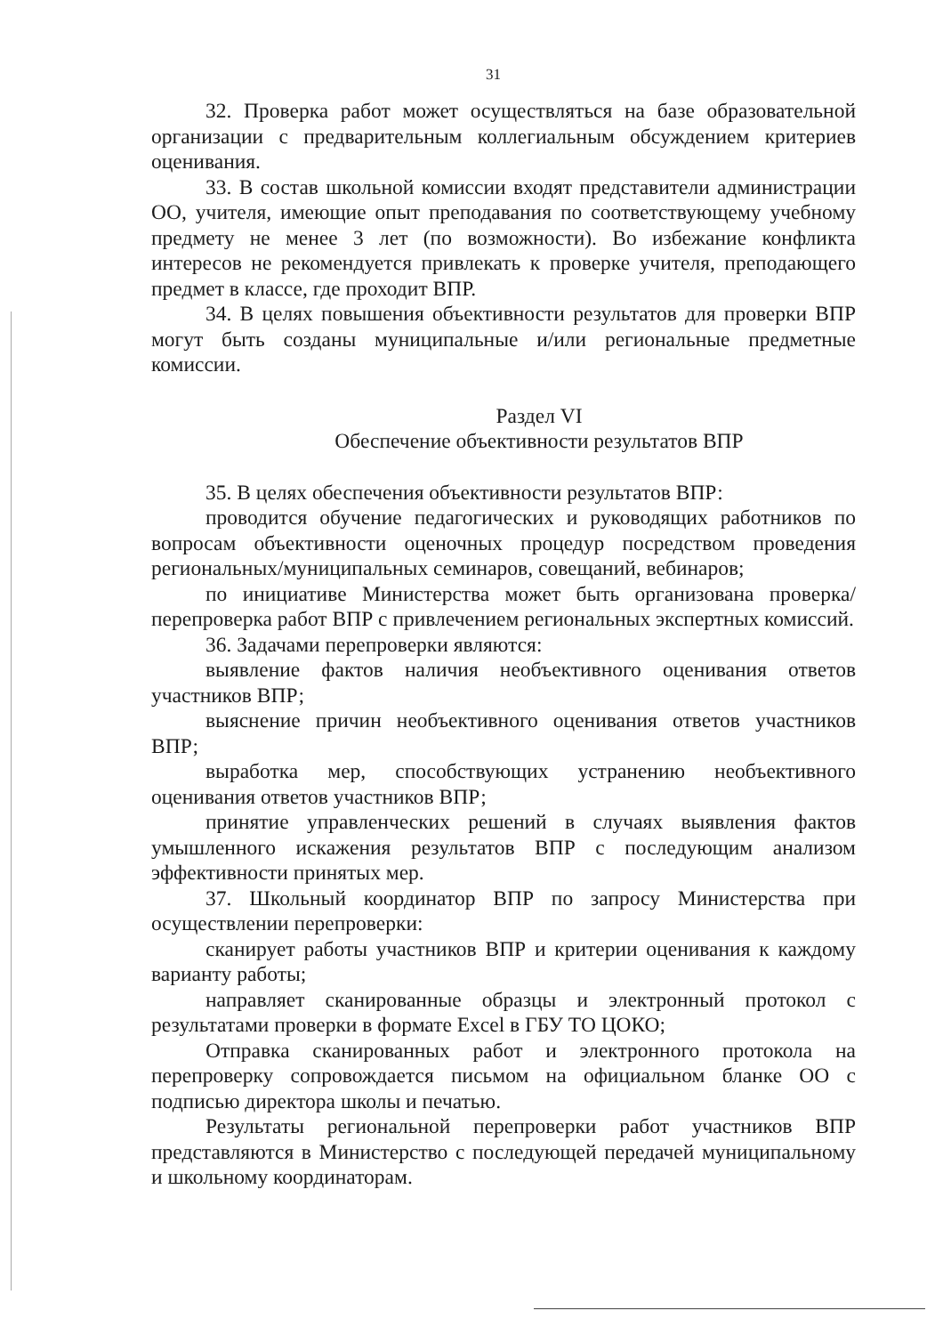31
32. Проверка работ может осуществляться на базе образовательной организации с предварительным коллегиальным обсуждением критериев оценивания.
33. В состав школьной комиссии входят представители администрации ОО, учителя, имеющие опыт преподавания по соответствующему учебному предмету не менее 3 лет (по возможности). Во избежание конфликта интересов не рекомендуется привлекать к проверке учителя, преподающего предмет в классе, где проходит ВПР.
34. В целях повышения объективности результатов для проверки ВПР могут быть созданы муниципальные и/или региональные предметные комиссии.
Раздел VI
Обеспечение объективности результатов ВПР
35. В целях обеспечения объективности результатов ВПР:
проводится обучение педагогических и руководящих работников по вопросам объективности оценочных процедур посредством проведения региональных/муниципальных семинаров, совещаний, вебинаров;
по инициативе Министерства может быть организована проверка/перепроверка работ ВПР с привлечением региональных экспертных комиссий.
36. Задачами перепроверки являются:
выявление фактов наличия необъективного оценивания ответов участников ВПР;
выяснение причин необъективного оценивания ответов участников ВПР;
выработка мер, способствующих устранению необъективного оценивания ответов участников ВПР;
принятие управленческих решений в случаях выявления фактов умышленного искажения результатов ВПР с последующим анализом эффективности принятых мер.
37. Школьный координатор ВПР по запросу Министерства при осуществлении перепроверки:
сканирует работы участников ВПР и критерии оценивания к каждому варианту работы;
направляет сканированные образцы и электронный протокол с результатами проверки в формате Excel в ГБУ ТО ЦОКО;
Отправка сканированных работ и электронного протокола на перепроверку сопровождается письмом на официальном бланке ОО с подписью директора школы и печатью.
Результаты региональной перепроверки работ участников ВПР представляются в Министерство с последующей передачей муниципальному и школьному координаторам.